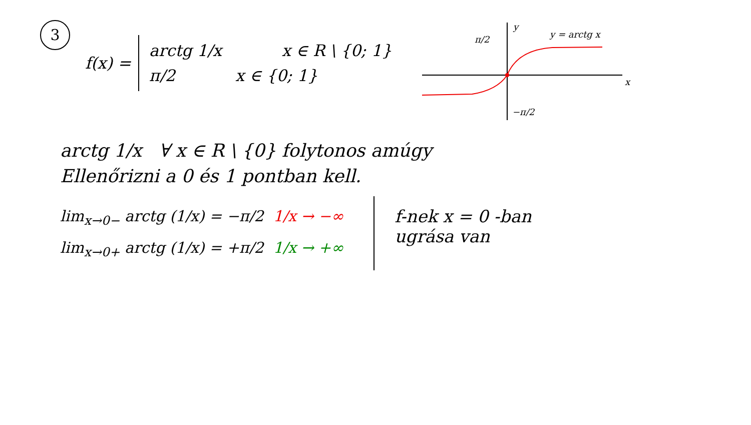3
f(x) =
arctg 1/x x ∈ R \ {0; 1}
π/2 x ∈ {0; 1}
π/2
−π/2
y
x
y = arctg x
arctg 1/x ∀ x ∈ R \ {0} folytonos amúgy
Ellenőrizni a 0 és 1 pontban kell.
lim<sub>x→0−</sub> arctg (1/x) = −π/2 1/x → −∞
lim<sub>x→0+</sub> arctg (1/x) = +π/2 1/x → +∞
f-nek x = 0 -ban
ugrása van